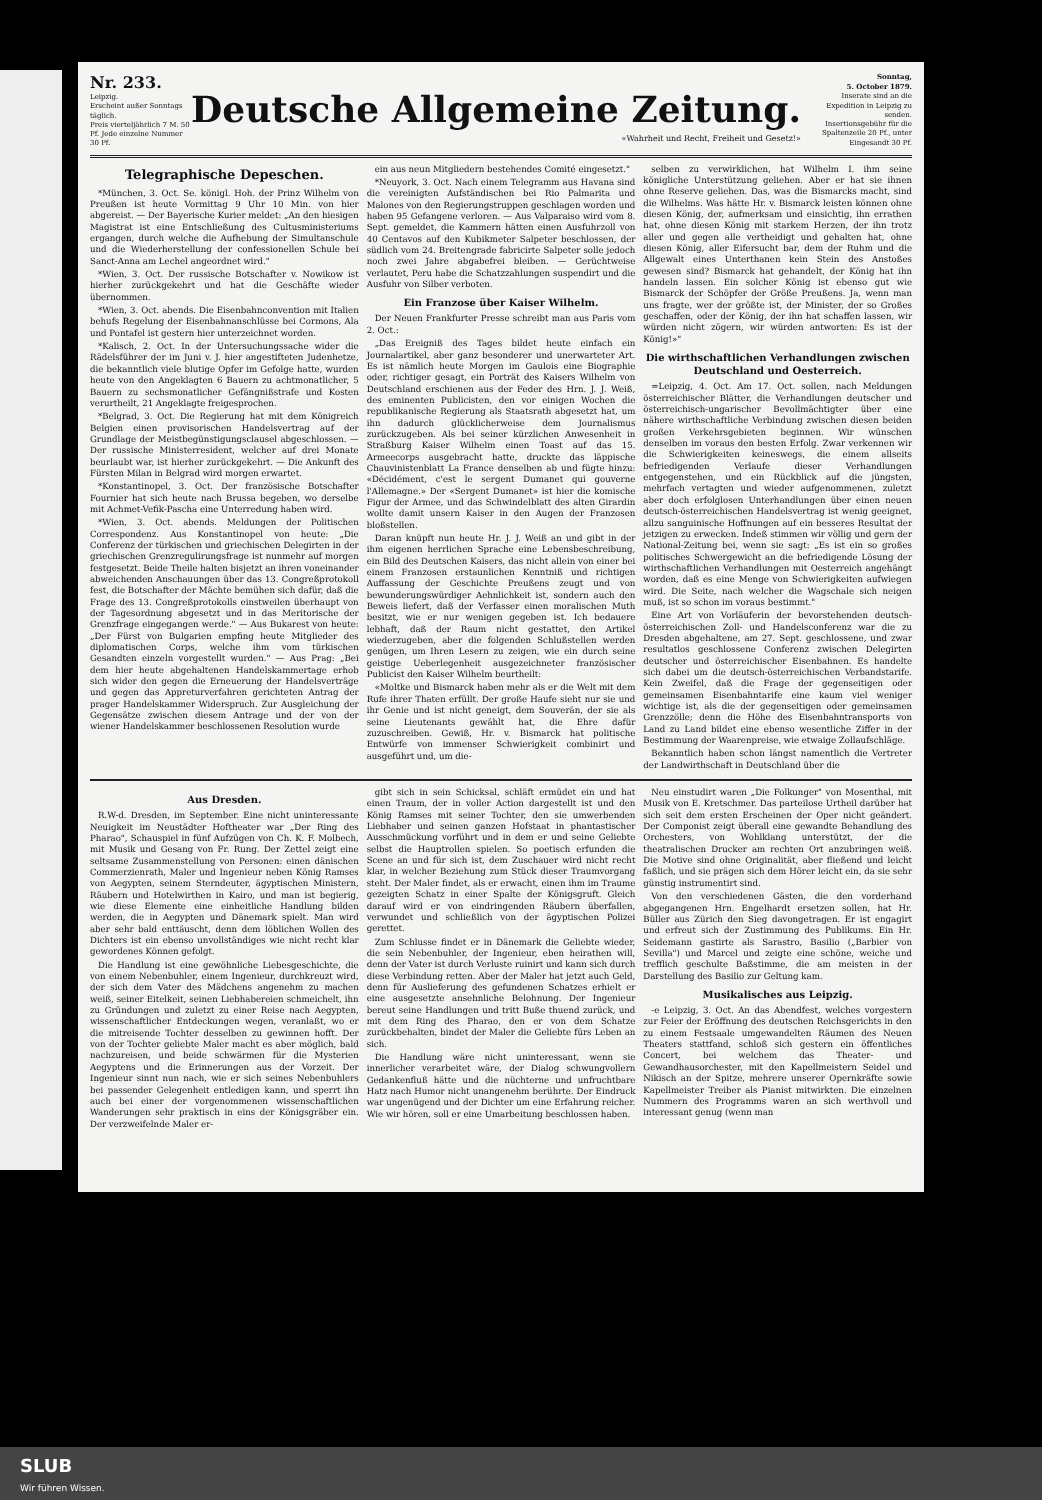Nr. 233.
Leipzig.
Erscheint außer Sonntags täglich.
Preis vierteljährlich 7 M. 50 Pf. Jede einzelne Nummer 30 Pf.
Deutsche Allgemeine Zeitung.
«Wahrheit und Recht, Freiheit und Gesetz!»
Sonntag,
5. October 1879.
Inserate sind an die Expedition in Leipzig zu senden.
Insertionsgebühr für die Spaltenzeile 20 Pf., unter Eingesandt 30 Pf.
Telegraphische Depeschen.
*München, 3. Oct. Se. königl. Hoh. der Prinz Wilhelm von Preußen ist heute Vormittag 9 Uhr 10 Min. von hier abgereist. — Der Bayerische Kurier meldet: „An den hiesigen Magistrat ist eine Entschließung des Cultusministeriums ergangen, durch welche die Aufhebung der Simultanschule und die Wiederherstellung der confessionellen Schule bei Sanct-Anna am Lechel angeordnet wird."
*Wien, 3. Oct. Der russische Botschafter v. Nowikow ist hierher zurückgekehrt und hat die Geschäfte wieder übernommen.
*Wien, 3. Oct. abends. Die Eisenbahnconvention mit Italien behufs Regelung der Eisenbahnanschlüsse bei Cormons, Ala und Pontafel ist gestern hier unterzeichnet worden.
*Kalisch, 2. Oct. In der Untersuchungssache wider die Rädelsführer der im Juni v. J. hier angestifteten Judenhetze, die bekanntlich viele blutige Opfer im Gefolge hatte, wurden heute von den Angeklagten 6 Bauern zu achtmonatlicher, 5 Bauern zu sechsmonatlicher Gefängnißstrafe und Kosten verurtheilt, 21 Angeklagte freigesprochen.
*Belgrad, 3. Oct. Die Regierung hat mit dem Königreich Belgien einen provisorischen Handelsvertrag auf der Grundlage der Meistbegünstigungsclausel abgeschlossen. — Der russische Ministerresident, welcher auf drei Monate beurlaubt war, ist hierher zurückgekehrt. — Die Ankunft des Fürsten Milan in Belgrad wird morgen erwartet.
*Konstantinopel, 3. Oct. Der französische Botschafter Fournier hat sich heute nach Brussa begeben, wo derselbe mit Achmet-Vefik-Pascha eine Unterredung haben wird.
*Wien, 3. Oct. abends. Meldungen der Politischen Correspondenz. Aus Konstantinopel von heute: „Die Conferenz der türkischen und griechischen Delegirten in der griechischen Grenzregulirungsfrage ist nunmehr auf morgen festgesetzt. Beide Theile halten bisjetzt an ihren voneinander abweichenden Anschauungen über das 13. Congreßprotokoll fest, die Botschafter der Mächte bemühen sich dafür, daß die Frage des 13. Congreßprotokolls einstweilen überhaupt von der Tagesordnung abgesetzt und in das Meritorische der Grenzfrage eingegangen werde." — Aus Bukarest von heute: „Der Fürst von Bulgarien empfing heute Mitglieder des diplomatischen Corps, welche ihm vom türkischen Gesandten einzeln vorgestellt wurden." — Aus Prag: „Bei dem hier heute abgehaltenen Handelskammertage erhob sich wider den gegen die Erneuerung der Handelsverträge und gegen das Appreturverfahren gerichteten Antrag der prager Handelskammer Widerspruch. Zur Ausgleichung der Gegensätze zwischen diesem Antrage und der von der wiener Handelskammer beschlossenen Resolution wurde
ein aus neun Mitgliedern bestehendes Comité eingesetzt."
*Neuyork, 3. Oct. Nach einem Telegramm aus Havana sind die vereinigten Aufständischen bei Rio Palmarita und Malones von den Regierungstruppen geschlagen worden und haben 95 Gefangene verloren. — Aus Valparaiso wird vom 8. Sept. gemeldet, die Kammern hätten einen Ausfuhrzoll von 40 Centavos auf den Kubikmeter Salpeter beschlossen, der südlich vom 24. Breitengrade fabricirte Salpeter solle jedoch noch zwei Jahre abgabefrei bleiben. — Gerüchtweise verlautet, Peru habe die Schatzzahlungen suspendirt und die Ausfuhr von Silber verboten.
Ein Franzose über Kaiser Wilhelm.
Der Neuen Frankfurter Presse schreibt man aus Paris vom 2. Oct.:
„Das Ereigniß des Tages bildet heute einfach ein Journalartikel, aber ganz besonderer und unerwarteter Art. Es ist nämlich heute Morgen im Gaulois eine Biographie oder, richtiger gesagt, ein Porträt des Kaisers Wilhelm von Deutschland erschienen aus der Feder des Hrn. J. J. Weiß, des eminenten Publicisten, den vor einigen Wochen die republikanische Regierung als Staatsrath abgesetzt hat, um ihn dadurch glücklicherweise dem Journalismus zurückzugeben. Als bei seiner kürzlichen Anwesenheit in Straßburg Kaiser Wilhelm einen Toast auf das 15. Armeecorps ausgebracht hatte, druckte das läppische Chauvinistenblatt La France denselben ab und fügte hinzu: «Décidément, c'est le sergent Dumanet qui gouverne l'Allemagne.» Der «Sergent Dumanet» ist hier die komische Figur der Armee, und das Schwindelblatt des alten Girardin wollte damit unsern Kaiser in den Augen der Franzosen bloßstellen.
Daran knüpft nun heute Hr. J. J. Weiß an und gibt in der ihm eigenen herrlichen Sprache eine Lebensbeschreibung, ein Bild des Deutschen Kaisers, das nicht allein von einer bei einem Franzosen erstaunlichen Kenntniß und richtigen Auffassung der Geschichte Preußens zeugt und von bewunderungswürdiger Aehnlichkeit ist, sondern auch den Beweis liefert, daß der Verfasser einen moralischen Muth besitzt, wie er nur wenigen gegeben ist. Ich bedauere lebhaft, daß der Raum nicht gestattet, den Artikel wiederzugeben, aber die folgenden Schlußstellen werden genügen, um Ihren Lesern zu zeigen, wie ein durch seine geistige Ueberlegenheit ausgezeichneter französischer Publicist den Kaiser Wilhelm beurtheilt:
«Moltke und Bismarck haben mehr als er die Welt mit dem Rufe ihrer Thaten erfüllt. Der große Haufe sieht nur sie und ihr Genie und ist nicht geneigt, dem Souverän, der sie als seine Lieutenants gewählt hat, die Ehre dafür zuzuschreiben. Gewiß, Hr. v. Bismarck hat politische Entwürfe von immenser Schwierigkeit combinirt und ausgeführt und, um die-
selben zu verwirklichen, hat Wilhelm I. ihm seine königliche Unterstützung geliehen. Aber er hat sie ihnen ohne Reserve geliehen. Das, was die Bismarcks macht, sind die Wilhelms. Was hätte Hr. v. Bismarck leisten können ohne diesen König, der, aufmerksam und einsichtig, ihn errathen hat, ohne diesen König mit starkem Herzen, der ihn trotz aller und gegen alle vertheidigt und gehalten hat, ohne diesen König, aller Eifersucht bar, dem der Ruhm und die Allgewalt eines Unterthanen kein Stein des Anstoßes gewesen sind? Bismarck hat gehandelt, der König hat ihn handeln lassen. Ein solcher König ist ebenso gut wie Bismarck der Schöpfer der Größe Preußens. Ja, wenn man uns fragte, wer der größte ist, der Minister, der so Großes geschaffen, oder der König, der ihn hat schaffen lassen, wir würden nicht zögern, wir würden antworten: Es ist der König!»"
Die wirthschaftlichen Verhandlungen zwischen Deutschland und Oesterreich.
=Leipzig, 4. Oct. Am 17. Oct. sollen, nach Meldungen österreichischer Blätter, die Verhandlungen deutscher und österreichisch-ungarischer Bevollmächtigter über eine nähere wirthschaftliche Verbindung zwischen diesen beiden großen Verkehrsgebieten beginnen. Wir wünschen denselben im voraus den besten Erfolg. Zwar verkennen wir die Schwierigkeiten keineswegs, die einem allseits befriedigenden Verlaufe dieser Verhandlungen entgegenstehen, und ein Rückblick auf die jüngsten, mehrfach vertagten und wieder aufgenommenen, zuletzt aber doch erfolglosen Unterhandlungen über einen neuen deutsch-österreichischen Handelsvertrag ist wenig geeignet, allzu sanguinische Hoffnungen auf ein besseres Resultat der jetzigen zu erwecken. Indeß stimmen wir völlig und gern der National-Zeitung bei, wenn sie sagt: „Es ist ein so großes politisches Schwergewicht an die befriedigende Lösung der wirthschaftlichen Verhandlungen mit Oesterreich angehängt worden, daß es eine Menge von Schwierigkeiten aufwiegen wird. Die Seite, nach welcher die Wagschale sich neigen muß, ist so schon im voraus bestimmt."
Eine Art von Vorläuferin der bevorstehenden deutsch-österreichischen Zoll- und Handelsconferenz war die zu Dresden abgehaltene, am 27. Sept. geschlossene, und zwar resultatlos geschlossene Conferenz zwischen Delegirten deutscher und österreichischer Eisenbahnen. Es handelte sich dabei um die deutsch-österreichischen Verbandstarife. Kein Zweifel, daß die Frage der gegenseitigen oder gemeinsamen Eisenbahntarife eine kaum viel weniger wichtige ist, als die der gegenseitigen oder gemeinsamen Grenzzölle; denn die Höhe des Eisenbahntransports von Land zu Land bildet eine ebenso wesentliche Ziffer in der Bestimmung der Waarenpreise, wie etwaige Zollaufschläge.
Bekanntlich haben schon längst namentlich die Vertreter der Landwirthschaft in Deutschland über die
Aus Dresden.
R.W-d. Dresden, im September. Eine nicht uninteressante Neuigkeit im Neustädter Hoftheater war „Der Ring des Pharao", Schauspiel in fünf Aufzügen von Ch. K. F. Molbech, mit Musik und Gesang von Fr. Rung. Der Zettel zeigt eine seltsame Zusammenstellung von Personen: einen dänischen Commerzienrath, Maler und Ingenieur neben König Ramses von Aegypten, seinem Sterndeuter, ägyptischen Ministern, Räubern und Hotelwirthen in Kairo, und man ist begierig, wie diese Elemente eine einheitliche Handlung bilden werden, die in Aegypten und Dänemark spielt. Man wird aber sehr bald enttäuscht, denn dem löblichen Wollen des Dichters ist ein ebenso unvollständiges wie nicht recht klar gewordenes Können gefolgt.
Die Handlung ist eine gewöhnliche Liebesgeschichte, die von einem Nebenbuhler, einem Ingenieur, durchkreuzt wird, der sich dem Vater des Mädchens angenehm zu machen weiß, seiner Eitelkeit, seinen Liebhabereien schmeichelt, ihn zu Gründungen und zuletzt zu einer Reise nach Aegypten, wissenschaftlicher Entdeckungen wegen, veranlaßt, wo er die mitreisende Tochter desselben zu gewinnen hofft. Der von der Tochter geliebte Maler macht es aber möglich, bald nachzureisen, und beide schwärmen für die Mysterien Aegyptens und die Erinnerungen aus der Vorzeit. Der Ingenieur sinnt nun nach, wie er sich seines Nebenbuhlers bei passender Gelegenheit entledigen kann, und sperrt ihn auch bei einer der vorgenommenen wissenschaftlichen Wanderungen sehr praktisch in eins der Königsgräber ein. Der verzweifelnde Maler er-
gibt sich in sein Schicksal, schläft ermüdet ein und hat einen Traum, der in voller Action dargestellt ist und den König Ramses mit seiner Tochter, den sie umwerbenden Liebhaber und seinen ganzen Hofstaat in phantastischer Ausschmückung vorführt und in dem er und seine Geliebte selbst die Hauptrollen spielen. So poetisch erfunden die Scene an und für sich ist, dem Zuschauer wird nicht recht klar, in welcher Beziehung zum Stück dieser Traumvorgang steht. Der Maler findet, als er erwacht, einen ihm im Traume gezeigten Schatz in einer Spalte der Königsgruft. Gleich darauf wird er von eindringenden Räubern überfallen, verwundet und schließlich von der ägyptischen Polizei gerettet.
Zum Schlusse findet er in Dänemark die Geliebte wieder, die sein Nebenbuhler, der Ingenieur, eben heirathen will, denn der Vater ist durch Verluste ruinirt und kann sich durch diese Verbindung retten. Aber der Maler hat jetzt auch Geld, denn für Auslieferung des gefundenen Schatzes erhielt er eine ausgesetzte ansehnliche Belohnung. Der Ingenieur bereut seine Handlungen und tritt Buße thuend zurück, und mit dem Ring des Pharao, den er von dem Schatze zurückbehalten, bindet der Maler die Geliebte fürs Leben an sich.
Die Handlung wäre nicht uninteressant, wenn sie innerlicher verarbeitet wäre, der Dialog schwungvollern Gedankenfluß hätte und die nüchterne und unfruchtbare Hatz nach Humor nicht unangenehm berührte. Der Eindruck war ungenügend und der Dichter um eine Erfahrung reicher. Wie wir hören, soll er eine Umarbeitung beschlossen haben.
Neu einstudirt waren „Die Folkunger" von Mosenthal, mit Musik von E. Kretschmer. Das parteilose Urtheil darüber hat sich seit dem ersten Erscheinen der Oper nicht geändert. Der Componist zeigt überall eine gewandte Behandlung des Orchesters, von Wohlklang unterstützt, der die theatralischen Drucker am rechten Ort anzubringen weiß. Die Motive sind ohne Originalität, aber fließend und leicht faßlich, und sie prägen sich dem Hörer leicht ein, da sie sehr günstig instrumentirt sind.
Von den verschiedenen Gästen, die den vorderhand abgegangenen Hrn. Engelhardt ersetzen sollen, hat Hr. Büller aus Zürich den Sieg davongetragen. Er ist engagirt und erfreut sich der Zustimmung des Publikums. Ein Hr. Seidemann gastirte als Sarastro, Basilio („Barbier von Sevilla") und Marcel und zeigte eine schöne, weiche und trefflich geschulte Baßstimme, die am meisten in der Darstellung des Basilio zur Geltung kam.
Musikalisches aus Leipzig.
-e Leipzig, 3. Oct. An das Abendfest, welches vorgestern zur Feier der Eröffnung des deutschen Reichsgerichts in den zu einem Festsaale umgewandelten Räumen des Neuen Theaters stattfand, schloß sich gestern ein öffentliches Concert, bei welchem das Theater- und Gewandhausorchester, mit den Kapellmeistern Seidel und Nikisch an der Spitze, mehrere unserer Opernkräfte sowie Kapellmeister Treiber als Pianist mitwirkten. Die einzelnen Nummern des Programms waren an sich werthvoll und interessant genug (wenn man
SLUB
Wir führen Wissen.